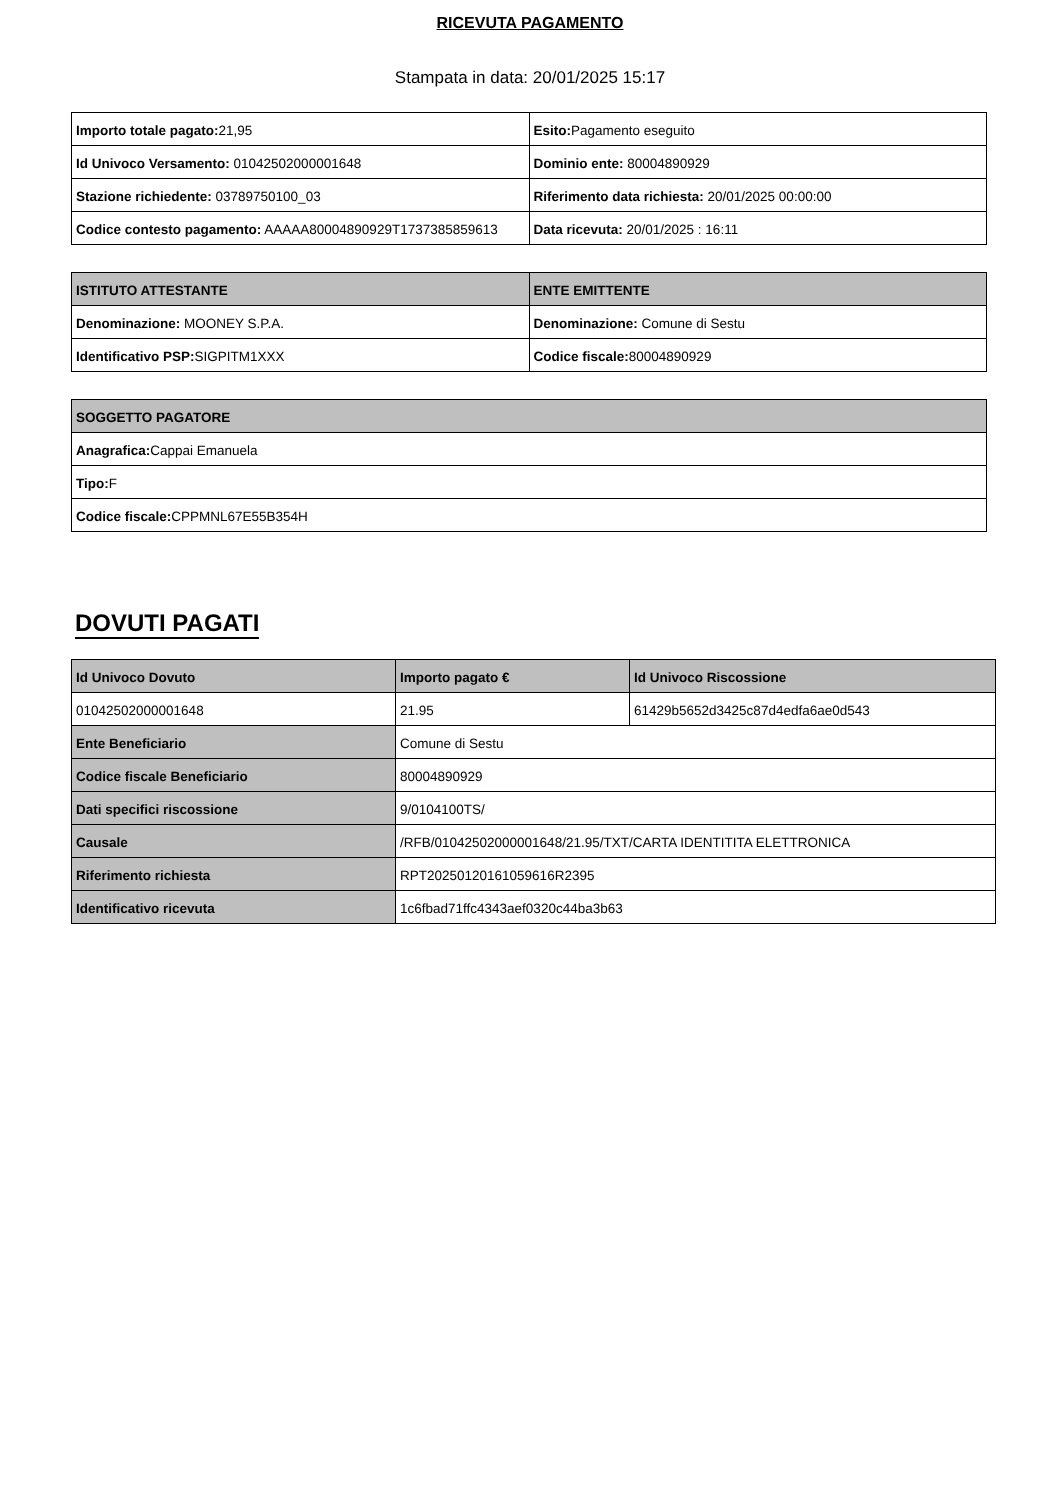RICEVUTA PAGAMENTO
Stampata in data: 20/01/2025 15:17
| Importo totale pagato: 21,95 | Esito: Pagamento eseguito |
| Id Univoco Versamento: 01042502000001648 | Dominio ente: 80004890929 |
| Stazione richiedente: 03789750100_03 | Riferimento data richiesta: 20/01/2025 00:00:00 |
| Codice contesto pagamento: AAAAA80004890929T1737385859613 | Data ricevuta: 20/01/2025 : 16:11 |
| ISTITUTO ATTESTANTE | ENTE EMITTENTE |
| --- | --- |
| Denominazione: MOONEY S.P.A. | Denominazione: Comune di Sestu |
| Identificativo PSP: SIGPITM1XXX | Codice fiscale: 80004890929 |
| SOGGETTO PAGATORE |
| --- |
| Anagrafica: Cappai Emanuela |
| Tipo: F |
| Codice fiscale: CPPMNL67E55B354H |
DOVUTI PAGATI
| Id Univoco Dovuto | Importo pagato € | Id Univoco Riscossione |
| --- | --- | --- |
| 01042502000001648 | 21.95 | 61429b5652d3425c87d4edfa6ae0d543 |
| Ente Beneficiario | Comune di Sestu | |
| Codice fiscale Beneficiario | 80004890929 | |
| Dati specifici riscossione | 9/0104100TS/ | |
| Causale | /RFB/01042502000001648/21.95/TXT/CARTA IDENTITITA ELETTRONICA | |
| Riferimento richiesta | RPT20250120161059616R2395 | |
| Identificativo ricevuta | 1c6fbad71ffc4343aef0320c44ba3b63 | |